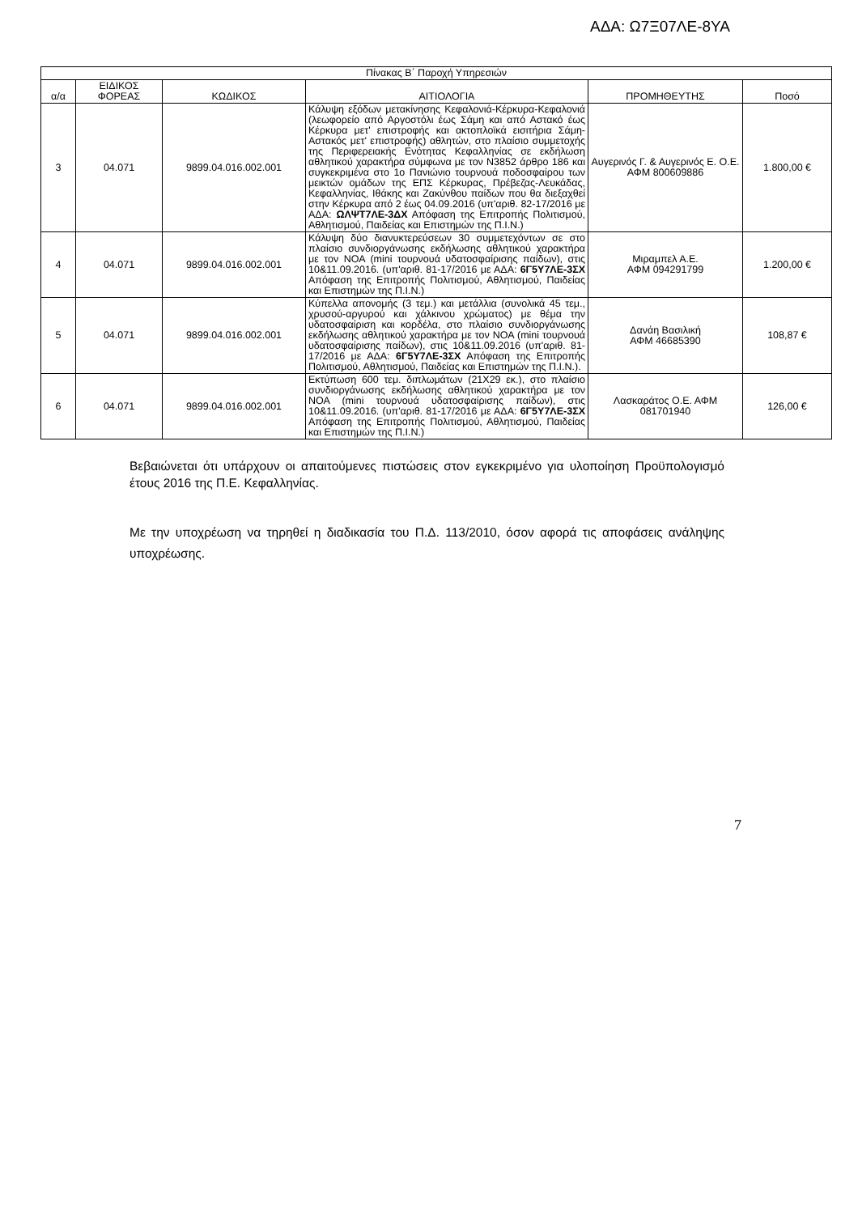ΑΔΑ: Ω7Ξ07ΛΕ-8ΥΑ
| Πίνακας Β΄ Παροχή Υπηρεσιών | | | | | |
| --- | --- | --- | --- | --- | --- |
| α/α | ΕΙΔΙΚΟΣ ΦΟΡΕΑΣ | ΚΩΔΙΚΟΣ | ΑΙΤΙΟΛΟΓΙΑ | ΠΡΟΜΗΘΕΥΤΗΣ | Ποσό |
| 3 | 04.071 | 9899.04.016.002.001 | Κάλυψη εξόδων μετακίνησης Κεφαλονιά-Κέρκυρα-Κεφαλονιά (λεωφορείο από Αργοστόλι έως Σάμη και από Αστακό έως Κέρκυρα μετ' επιστροφής και ακτοπλοϊκά εισιτήρια Σάμη-Αστακός μετ' επιστροφής) αθλητών, στο πλαίσιο συμμετοχής της Περιφερειακής Ενότητας Κεφαλληνίας σε εκδήλωση αθλητικού χαρακτήρα σύμφωνα με τον Ν3852 άρθρο 186 και συγκεκριμένα στο 1ο Πανιώνιο τουρνουά ποδοσφαίρου των μεικτών ομάδων της ΕΠΣ Κέρκυρας, Πρέβεζας-Λευκάδας, Κεφαλληνίας, Ιθάκης και Ζακύνθου παίδων που θα διεξαχθεί στην Κέρκυρα από 2 έως 04.09.2016 (υπ'αριθ. 82-17/2016 με ΑΔΑ: ΩΛΨΤ7ΛΕ-3ΔΧ Απόφαση της Επιτροπής Πολιτισμού, Αθλητισμού, Παιδείας και Επιστημών της Π.Ι.Ν.) | Αυγερινός Γ. & Αυγερινός Ε. Ο.Ε. ΑΦΜ 800609886 | 1.800,00 € |
| 4 | 04.071 | 9899.04.016.002.001 | Κάλυψη δύο διανυκτερεύσεων 30 συμμετεχόντων σε στο πλαίσιο συνδιοργάνωσης εκδήλωσης αθλητικού χαρακτήρα με τον ΝΟΑ (mini τουρνουά υδατοσφαίρισης παίδων), στις 10&11.09.2016. (υπ'αριθ. 81-17/2016 με ΑΔΑ: 6Γ5Υ7ΛΕ-3ΣΧ Απόφαση της Επιτροπής Πολιτισμού, Αθλητισμού, Παιδείας και Επιστημών της Π.Ι.Ν.) | Μιραμπελ Α.Ε. ΑΦΜ 094291799 | 1.200,00 € |
| 5 | 04.071 | 9899.04.016.002.001 | Κύπελλα απονομής (3 τεμ.) και μετάλλια (συνολικά 45 τεμ., χρυσού-αργυρού και χάλκινου χρώματος) με θέμα την υδατοσφαίριση και κορδέλα, στο πλαίσιο συνδιοργάνωσης εκδήλωσης αθλητικού χαρακτήρα με τον ΝΟΑ (mini τουρνουά υδατοσφαίρισης παίδων), στις 10&11.09.2016 (υπ'αριθ. 81-17/2016 με ΑΔΑ: 6Γ5Υ7ΛΕ-3ΣΧ Απόφαση της Επιτροπής Πολιτισμού, Αθλητισμού, Παιδείας και Επιστημών της Π.Ι.Ν.). | Δανάη Βασιλική ΑΦΜ 46685390 | 108,87 € |
| 6 | 04.071 | 9899.04.016.002.001 | Εκτύπωση 600 τεμ. διπλωμάτων (21Χ29 εκ.), στο πλαίσιο συνδιοργάνωσης εκδήλωσης αθλητικού χαρακτήρα με τον ΝΟΑ (mini τουρνουά υδατοσφαίρισης παίδων), στις 10&11.09.2016. (υπ'αριθ. 81-17/2016 με ΑΔΑ: 6Γ5Υ7ΛΕ-3ΣΧ Απόφαση της Επιτροπής Πολιτισμού, Αθλητισμού, Παιδείας και Επιστημών της Π.Ι.Ν.) | Λασκαράτος Ο.Ε. ΑΦΜ 081701940 | 126,00 € |
Βεβαιώνεται ότι υπάρχουν οι απαιτούμενες πιστώσεις στον εγκεκριμένο για υλοποίηση Προϋπολογισμό έτους 2016 της Π.Ε. Κεφαλληνίας.
Με την υποχρέωση να τηρηθεί η διαδικασία του Π.Δ. 113/2010, όσον αφορά τις αποφάσεις ανάληψης υποχρέωσης.
7